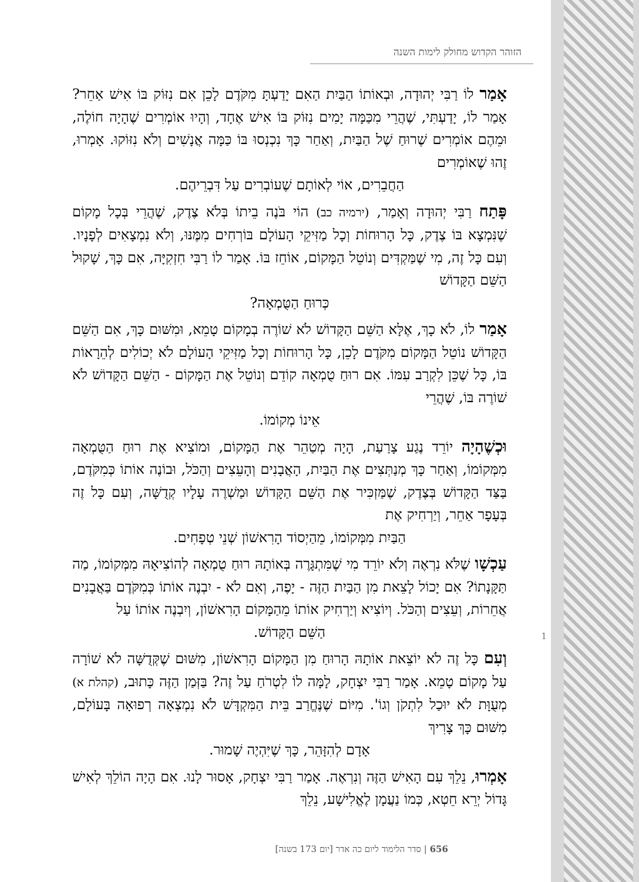הזוהר הקדוש מחולק לימות השנה
אָמַר לוֹ רַבִּי יְהוּדָה, וּבְאוֹתוֹ הַבַּיִת הַאִם יָדַעְתָּ מִקֹּדֶם לָכֵן אִם נִזּוֹק בּוֹ אִישׁ אַחֵר? אָמַר לוֹ, יָדַעְתִּי, שֶׁהֲרֵי מִכַּמָּה יָמִים נִזּוֹק בּוֹ אִישׁ אֶחָד, וְהָיוּ אוֹמְרִים שֶׁהָיָה חוֹלֶה, וּמֵהֶם אוֹמְרִים שֶׁרוּחַ שֶׁל הַבַּיִת, וְאַחַר כָּךְ נִכְנְסוּ בּוֹ כַּמָּה אֲנָשִׁים וְלֹא נִזּוֹקוּ. אָמְרוּ, זֶהוּ שֶׁאוֹמְרִים
הַחֲבֵרִים, אוֹי לְאוֹתָם שֶׁעוֹבְרִים עַל דִּבְרֵיהֶם.
פָּתַח רַבִּי יְהוּדָה וְאָמַר, (ירמיה כב) הוֹי בֹּנֶה בֵיתוֹ בְּלֹא צֶדֶק, שֶׁהֲרֵי בְּכָל מָקוֹם שֶׁנִּמְצָא בּוֹ צֶדֶק, כָּל הָרוּחוֹת וְכָל מַזִּיקֵי הָעוֹלָם בּוֹרְחִים מִמֶּנּוּ, וְלֹא נִמְצָאִים לְפָנָיו. וְעִם כָּל זֶה, מִי שֶׁמַּקְדִּים וְנוֹטֵל הַמָּקוֹם, אוֹחֵז בּוֹ. אָמַר לוֹ רַבִּי חִזְקִיָּה, אִם כָּךְ, שָׁקוּל הַשֵּׁם הַקָּדוֹשׁ
כְּרוּחַ הַטֻּמְאָה?
אָמַר לוֹ, לֹא כָךְ, אֶלָּא הַשֵּׁם הַקָּדוֹשׁ לֹא שׁוֹרֶה בְמָקוֹם טָמֵא, וּמִשּׁוּם כָּךְ, אִם הַשֵּׁם הַקָּדוֹשׁ נוֹטֵל הַמָּקוֹם מִקֹּדֶם לָכֵן, כָּל הָרוּחוֹת וְכָל מַזִּיקֵי הָעוֹלָם לֹא יְכוֹלִים לְהֵרָאוֹת בּוֹ, כָּל שֶׁכֵּן לִקְרַב עִמּוֹ. אִם רוּחַ טֻמְאָה קוֹדֵם וְנוֹטֵל אֶת הַמָּקוֹם - הַשֵּׁם הַקָּדוֹשׁ לֹא שׁוֹרֶה בּוֹ, שֶׁהֲרֵי
אֵינוֹ מְקוֹמוֹ.
וּכְשֶׁהָיָה יוֹרֵד נֶגַע צָרַעַת, הָיָה מְטַהֵר אֶת הַמָּקוֹם, וּמוֹצִיא אֶת רוּחַ הַטֻּמְאָה מִמְּקוֹמוֹ, וְאַחַר כָּךְ מְנַתְּצִים אֶת הַבַּיִת, הָאֲבָנִים וְהָעֵצִים וְהַכֹּל, וּבוֹנֶה אוֹתוֹ כְּמִקֹּדֶם, בַּצַּד הַקָּדוֹשׁ בְּצֶדֶק, שֶׁמַּזְכִּיר אֶת הַשֵּׁם הַקָּדוֹשׁ וּמַשְׁרֶה עָלָיו קְדֻשָּׁה, וְעִם כָּל זֶה בְּעָפָר אַחֵר, וְיַרְחִיק אֶת
הַבַּיִת מִמְּקוֹמוֹ, מֵהַיְסוֹד הָרִאשׁוֹן שְׁנֵי טְפָחִים.
עַכְשָׁו שֶׁלֹּא נִרְאֶה וְלֹא יוֹרֵד מִי שֶׁמִּתְגָּרֶה בְּאוֹתָהּ רוּחַ טֻמְאָה לְהוֹצִיאָהּ מִמְּקוֹמוֹ, מַה תַּקָּנָתוֹ? אִם יָכוֹל לָצֵאת מִן הַבַּיִת הַזֶּה - יָפֶה, וְאִם לֹא - יִבְנֶה אוֹתוֹ כְּמִקֹּדֶם בַּאֲבָנִים אֲחֵרוֹת, וְעֵצִים וְהַכֹּל. וְיוֹצִיא וְיַרְחִיק אוֹתוֹ מֵהַמָּקוֹם הָרִאשׁוֹן, וְיִבְנֶה אוֹתוֹ עַל
הַשֵּׁם הַקָּדוֹשׁ.
וְעִם כָּל זֶה לֹא יוֹצֵאת אוֹתָהּ הָרוּחַ מִן הַמָּקוֹם הָרִאשׁוֹן, מִשּׁוּם שֶׁקְּדֻשָּׁה לֹא שׁוֹרָה עַל מָקוֹם טָמֵא. אָמַר רַבִּי יִצְחָק, לָמָּה לוֹ לִטְרֹחַ עַל זֶה? בַּזְּמַן הַזֶּה כָּתוּב, (קהלת א) מְעֻוָּת לֹא יוּכַל לִתְקֹן וְגוֹ'. מִיּוֹם שֶׁנֶּחֱרַב בֵּית הַמִּקְדָּשׁ לֹא נִמְצְאָה רְפוּאָה בָּעוֹלָם, מִשּׁוּם כָּךְ צָרִיךְ
אָדָם לְהִזָּהֵר, כָּךְ שֶׁיִּהְיֶה שָׁמוּר.
אָמְרוּ, נֵלֵךְ עִם הָאִישׁ הַזֶּה וְנִרְאֶה. אָמַר רַבִּי יִצְחָק, אָסוּר לָנוּ. אִם הָיָה הוֹלֵךְ לְאִישׁ גָּדוֹל יְרֵא חֵטְא, כְּמוֹ נַעֲמָן לֶאֱלִישָׁע, נֵלֵךְ
1
656 | סדר הלימוד ליום כה אדר [יום 173 בשנה]